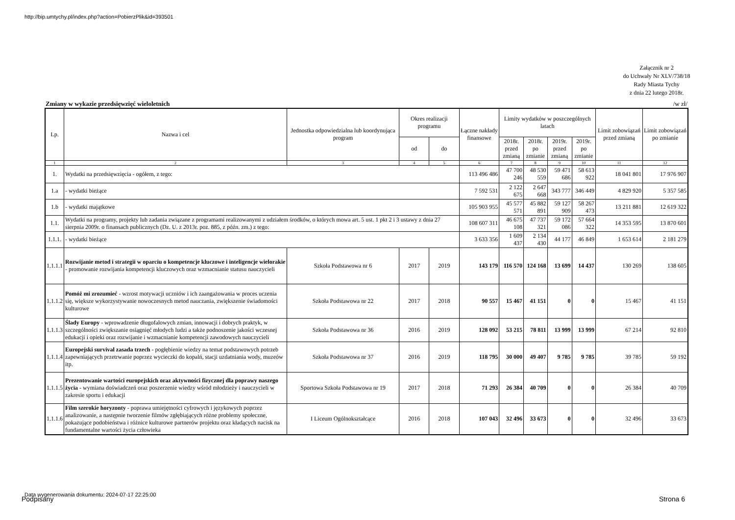http://bip.umtychy.pl/index.php?action=PobierzPlik&id=393501
Załącznik nr 2
do Uchwały Nr XLV/738/18
Rady Miasta Tychy
z dnia 22 lutego 2018r.
Zmiany w wykazie przedsięwzięć wieloletnich /w zł/
| Lp. | Nazwa i cel | Jednostka odpowiedzialna lub koordynująca program | Okres realizacji programu | | Łączne nakłady finansowe | Limity wydatków w poszczególnych latach | | | | Limit zobowiązań przed zmianą | Limit zobowiązań po zmianie |
| --- | --- | --- | --- | --- | --- | --- | --- | --- | --- | --- | --- |
| | | | od | do | | 2018r. przed zmianą | 2018r. po zmianie | 2019r. przed zmianą | 2019r. po zmianie | | |
| 1 | 2 | 3 | 4 | 5 | 6 | 7 | 8 | 9 | 10 | 11 | 12 |
| 1. | Wydatki na przedsięwzięcia - ogółem, z tego: | | | | 113 496 486 | 47 700 246 | 48 530 559 | 59 471 686 | 58 613 922 | 18 041 801 | 17 976 907 |
| 1.a | - wydatki bieżące | | | | 7 592 531 | 2 122 675 | 2 647 668 | 343 777 | 346 449 | 4 829 920 | 5 357 585 |
| 1.b | - wydatki majątkowe | | | | 105 903 955 | 45 577 571 | 45 882 891 | 59 127 909 | 58 267 473 | 13 211 881 | 12 619 322 |
| 1.1. | Wydatki na programy, projekty lub zadania związane z programami realizowanymi z udziałem środków, o których mowa art. 5 ust. 1 pkt 2 i 3 ustawy z dnia 27 sierpnia 2009r. o finansach publicznych (Dz. U. z 2013r. poz. 885, z późn. zm.) z tego: | | | | 108 607 311 | 46 675 108 | 47 737 321 | 59 172 086 | 57 664 322 | 14 353 595 | 13 870 601 |
| 1.1.1. | - wydatki bieżące | | | | 3 633 356 | 1 609 437 | 2 134 430 | 44 177 | 46 849 | 1 653 614 | 2 181 279 |
| 1.1.1.1 | Rozwijanie metod i strategii w oparciu o kompetencje kluczowe i inteligencje wielorakie - promowanie rozwijania kompetencji kluczowych oraz wzmacnianie statusu nauczycieli | Szkoła Podstawowa nr 6 | 2017 | 2019 | 143 179 | 116 570 | 124 168 | 13 699 | 14 437 | 130 269 | 138 605 |
| 1.1.1.2 | Pomóż mi zrozumieć - wzrost motywacji uczniów i ich zaangażowania w proces uczenia się, większe wykorzystywanie nowoczesnych metod nauczania, zwiększenie świadomości kulturowe | Szkoła Podstawowa nr 22 | 2017 | 2018 | 90 557 | 15 467 | 41 151 | 0 | 0 | 15 467 | 41 151 |
| 1.1.1.3 | Ślady Europy - wprowadzenie długofalowych zmian, innowacji i dobrych praktyk, w szczególności zwiększanie osiągnięć młodych ludzi a także podnoszenie jakości wczesnej edukacji i opieki oraz rozwijanie i wzmacnianie kompetencji zawodowych nauczycieli | Szkoła Podstawowa nr 36 | 2016 | 2019 | 128 092 | 53 215 | 78 811 | 13 999 | 13 999 | 67 214 | 92 810 |
| 1.1.1.4 | Europejski survival zasada trzech - pogłębienie wiedzy na temat podstawowych potrzeb zapewniających przetrwanie poprzez wycieczki do kopalń, stacji uzdatniania wody, muzeów itp. | Szkoła Podstawowa nr 37 | 2016 | 2019 | 118 795 | 30 000 | 49 407 | 9 785 | 9 785 | 39 785 | 59 192 |
| 1.1.1.5 | Prezentowanie wartości europejskich oraz aktywności fizycznej dla poprawy naszego życia - wymiana doświadczeń oraz poszerzenie wiedzy wśród młodzieży i nauczycieli w zakresie sportu i edukacji | Sportowa Szkoła Podstawowa nr 19 | 2017 | 2018 | 71 293 | 26 384 | 40 709 | 0 | 0 | 26 384 | 40 709 |
| 1.1.1.6 | Film szerokie horyzonty - poprawa umiejętności cyfrowych i językowych poprzez analizowanie, a następnie tworzenie filmów zgłębiających różne problemy społeczne, pokazujące podobieństwa i różnice kulturowe partnerów projektu oraz kładących nacisk na fundamentalne wartości życia człowieka | I Liceum Ogólnokształcące | 2016 | 2018 | 107 043 | 32 496 | 33 673 | 0 | 0 | 32 496 | 33 673 |
Data wygenerowania dokumentu: 2024-07-17 22:25:00
Podpisany Strona 6